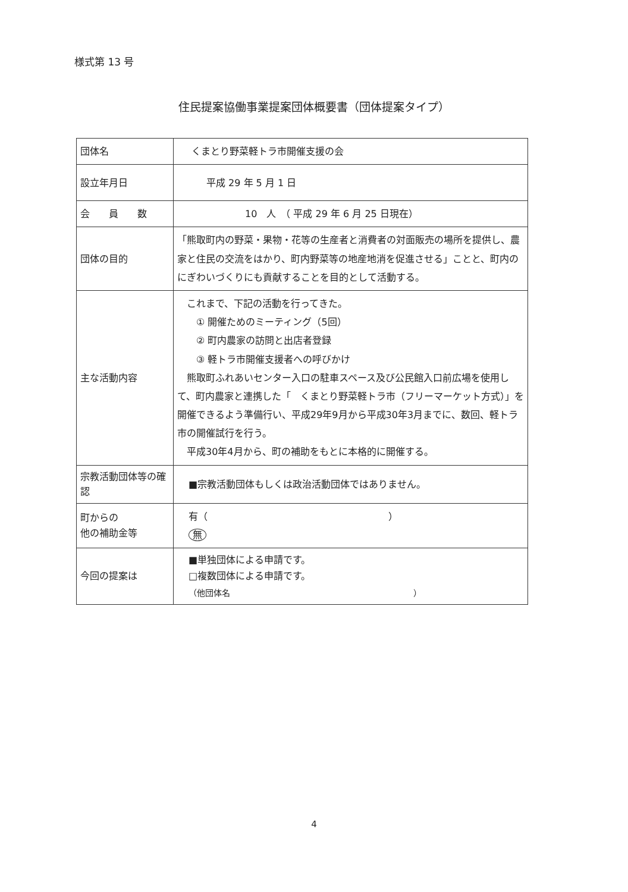様式第 13 号
住民提案協働事業提案団体概要書（団体提案タイプ）
| 団体名 | くまとり野菜軽トラ市開催支援の会 |
| 設立年月日 | 平成 29 年 5 月 1 日 |
| 会 員 数 | 10 人 （ 平成 29 年 6 月 25 日現在） |
| 団体の目的 | 「熊取町内の野菜・果物・花等の生産者と消費者の対面販売の場所を提供し、農家と住民の交流をはかり、町内野菜等の地産地消を促進させる」ことと、町内のにぎわいづくりにも貢献することを目的として活動する。 |
| 主な活動内容 | これまで、下記の活動を行ってきた。 ① 開催ためのミーティング（5回） ② 町内農家の訪問と出店者登録 ③ 軽トラ市開催支援者への呼びかけ 熊取町ふれあいセンター入口の駐車スペース及び公民館入口前広場を使用して、町内農家と連携した「 くまとり野菜軽トラ市（フリーマーケット方式）」を開催できるよう準備行い、平成29年9月から平成30年3月までに、数回、軽トラ市の開催試行を行う。 平成30年4月から、町の補助をもとに本格的に開催する。 |
| 宗教活動団体等の確認 | ■宗教活動団体もしくは政治活動団体ではありません。 |
| 町からの 他の補助金等 | 有（ ） 無 |
| 今回の提案は | ■単独団体による申請です。 □複数団体による申請です。 （他団体名 ） |
4